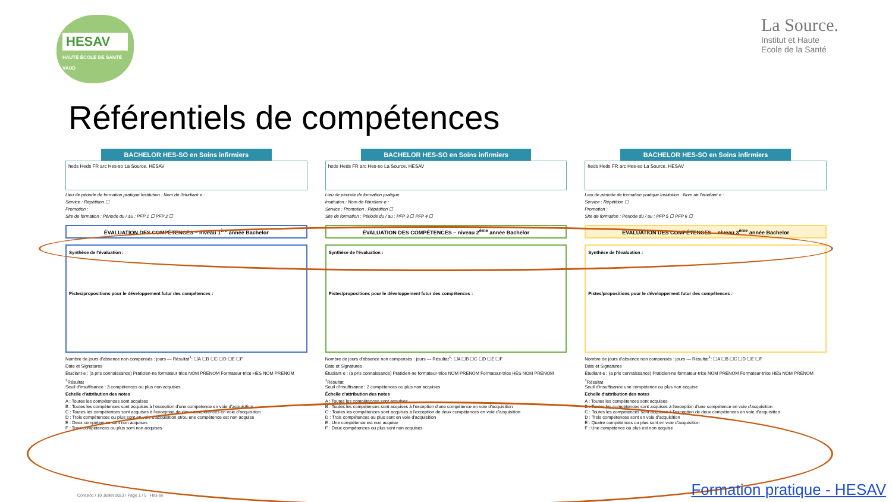HESAV
HAUTE ÉCOLE DE SANTÉ VAUD
La Source.
Institut et Haute
Ecole de la Santé
Référentiels de compétences
BACHELOR HES-SO en Soins infirmiers
heds Heds FR arc Hes-so La Source. HESAV
Lieu de période de formation pratique Institution : Nom de l'étudiant·e :
Service : Répétition ☐
Promotion :
Site de formation : Période du / au : PFP 1 ☐ PFP 2 ☐
ÉVALUATION DES COMPÉTENCES – niveau 1<sup>ère</sup> année Bachelor
Synthèse de l'évaluation :
Pistes/propositions pour le développement futur des compétences :
Nombre de jours d'absence non compensés : jours — Résultat<sup>1</sup>: ☐A ☐B ☐C ☐D ☐E ☐F
Date et Signatures
Étudiant·e : (a pris connaissance) Praticien·ne formateur·trice NOM PRENOM Formateur·trice HES NOM PRENOM
<sup>1</sup> Résultat
Seuil d'insuffisance : 3 compétences ou plus non acquises
Echelle d'attribution des notes
A : Toutes les compétences sont acquises
B : Toutes les compétences sont acquises à l'exception d'une compétence en voie d'acquisition
C : Toutes les compétences sont acquises à l'exception de deux compétences en voie d'acquisition
D : Trois compétences ou plus sont en voie d'acquisition et/ou une compétence est non acquise
E : Deux compétences sont non acquises
F : Trois compétences ou plus sont non acquises
BACHELOR HES-SO en Soins infirmiers
heds Heds FR arc Hes-so La Source. HESAV
Lieu de période de formation pratique
Institution : Nom de l'étudiant·e :
Service : Promotion : Répétition ☐
Site de formation : Période du / au : PFP 3 ☐ PFP 4 ☐
ÉVALUATION DES COMPÉTENCES – niveau 2<sup>ème</sup> année Bachelor
Synthèse de l'évaluation :
Pistes/propositions pour le développement futur des compétences :
Nombre de jours d'absence non compensés : jours — Résultat<sup>1</sup>: ☐A ☐B ☐C ☐D ☐E ☐F
Date et Signatures
Étudiant·e : (a pris connaissance) Praticien·ne formateur·trice NOM PRENOM Formateur·trice HES NOM PRENOM
<sup>1</sup> Résultat
Seuil d'insuffisance : 2 compétences ou plus non acquises
Échelle d'attribution des notes
A : Toutes les compétences sont acquises
B : Toutes les compétences sont acquises à l'exception d'une compétence en voie d'acquisition
C : Toutes les compétences sont acquises à l'exception de deux compétences en voie d'acquisition
D : Trois compétences ou plus sont en voie d'acquisition
E : Une compétence est non acquise
F : Deux compétences ou plus sont non acquises
BACHELOR HES-SO en Soins infirmiers
heds Heds FR arc Hes-so La Source. HESAV
Lieu de période de formation pratique Institution : Nom de l'étudiant·e :
Service : Répétition ☐
Promotion :
Site de formation : Période du / au : PFP 5 ☐ PFP 6 ☐
ÉVALUATION DES COMPÉTENCES – niveau 3<sup>ème</sup> année Bachelor
Synthèse de l'évaluation :
Pistes/propositions pour le développement futur des compétences :
Nombre de jours d'absence non compensés : jours — Résultat<sup>1</sup>: ☐A ☐B ☐C ☐D ☐E ☐F
Date et Signatures
Étudiant·e : (a pris connaissance) Praticien·ne formateur·trice NOM PRENOM Formateur·trice HES NOM PRENOM
<sup>1</sup> Résultat
Seuil d'insuffisance une compétence ou plus non acquise
Echelle d'attribution des notes
A : Toutes les compétences sont acquises
B : Toutes les compétences sont acquises à l'exception d'une compétence en voie d'acquisition
C : Toutes les compétences sont acquises à l'exception de deux compétences en voie d'acquisition
D : Trois compétences sont en voie d'acquisition
E : Quatre compétences ou plus sont en voie d'acquisition
F : Une compétence ou plus est non acquise
Coresloc / 10 Juillet 2023 / Page 1 / 5 Hes·so
Formation pratique - HESAV